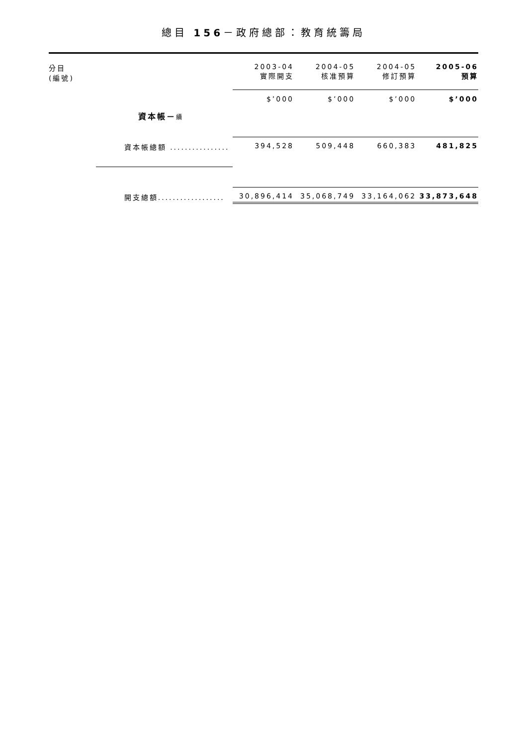總目 156－政府總部：教育統籌局
| 分目 (編號) | | 2003-04 實際開支 | 2004-05 核准預算 | 2004-05 修訂預算 | 2005-06 預算 |
| --- | --- | --- | --- | --- | --- |
| | | $’000 | $’000 | $’000 | $’000 |
| | 資本帳－ 續 | | | | |
| | 資本帳總額 ................ | 394,528 | 509,448 | 660,383 | 481,825 |
| | 開支總額.................. | 30,896,414 | 35,068,749 | 33,164,062 | 33,873,648 |